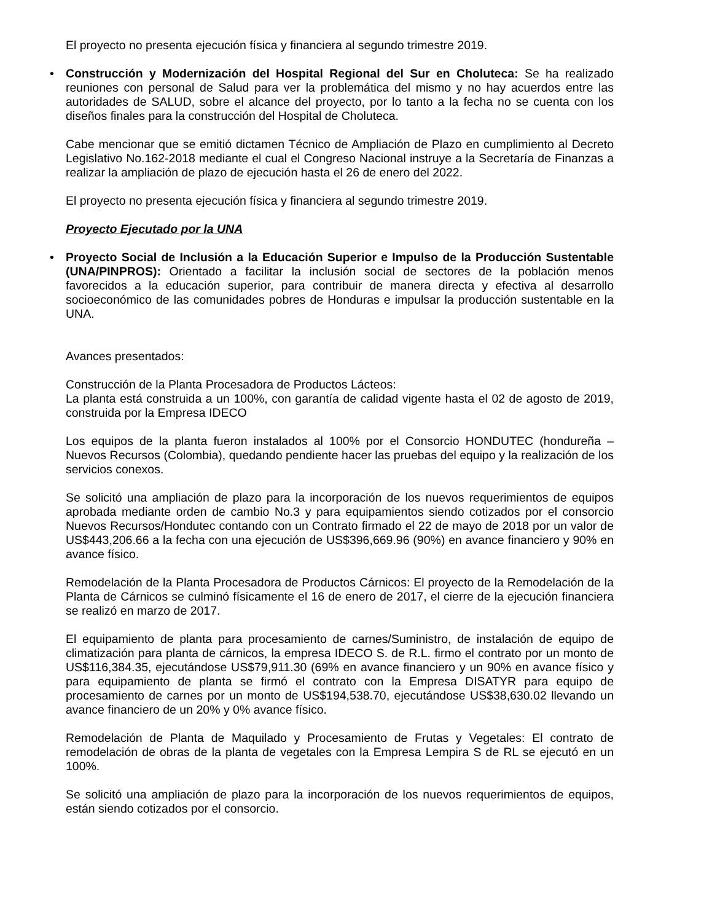El proyecto no presenta ejecución física y financiera al segundo trimestre 2019.
• Construcción y Modernización del Hospital Regional del Sur en Choluteca: Se ha realizado reuniones con personal de Salud para ver la problemática del mismo y no hay acuerdos entre las autoridades de SALUD, sobre el alcance del proyecto, por lo tanto a la fecha no se cuenta con los diseños finales para la construcción del Hospital de Choluteca.
Cabe mencionar que se emitió dictamen Técnico de Ampliación de Plazo en cumplimiento al Decreto Legislativo No.162-2018 mediante el cual el Congreso Nacional instruye a la Secretaría de Finanzas a realizar la ampliación de plazo de ejecución hasta el 26 de enero del 2022.
El proyecto no presenta ejecución física y financiera al segundo trimestre 2019.
Proyecto Ejecutado por la UNA
• Proyecto Social de Inclusión a la Educación Superior e Impulso de la Producción Sustentable (UNA/PINPROS): Orientado a facilitar la inclusión social de sectores de la población menos favorecidos a la educación superior, para contribuir de manera directa y efectiva al desarrollo socioeconómico de las comunidades pobres de Honduras e impulsar la producción sustentable en la UNA.
Avances presentados:
Construcción de la Planta Procesadora de Productos Lácteos:
La planta está construida a un 100%, con garantía de calidad vigente hasta el 02 de agosto de 2019, construida por la Empresa IDECO
Los equipos de la planta fueron instalados al 100% por el Consorcio HONDUTEC (hondureña – Nuevos Recursos (Colombia), quedando pendiente hacer las pruebas del equipo y la realización de los servicios conexos.
Se solicitó una ampliación de plazo para la incorporación de los nuevos requerimientos de equipos aprobada mediante orden de cambio No.3 y para equipamientos siendo cotizados por el consorcio Nuevos Recursos/Hondutec contando con un Contrato firmado el 22 de mayo de 2018 por un valor de US$443,206.66 a la fecha con una ejecución de US$396,669.96 (90%) en avance financiero y 90% en avance físico.
Remodelación de la Planta Procesadora de Productos Cárnicos: El proyecto de la Remodelación de la Planta de Cárnicos se culminó físicamente el 16 de enero de 2017, el cierre de la ejecución financiera se realizó en marzo de 2017.
El equipamiento de planta para procesamiento de carnes/Suministro, de instalación de equipo de climatización para planta de cárnicos, la empresa IDECO S. de R.L. firmo el contrato por un monto de US$116,384.35, ejecutándose US$79,911.30 (69% en avance financiero y un 90% en avance físico y para equipamiento de planta se firmó el contrato con la Empresa DISATYR para equipo de procesamiento de carnes por un monto de US$194,538.70, ejecutándose US$38,630.02 llevando un avance financiero de un 20% y 0% avance físico.
Remodelación de Planta de Maquilado y Procesamiento de Frutas y Vegetales: El contrato de remodelación de obras de la planta de vegetales con la Empresa Lempira S de RL se ejecutó en un 100%.
Se solicitó una ampliación de plazo para la incorporación de los nuevos requerimientos de equipos, están siendo cotizados por el consorcio.